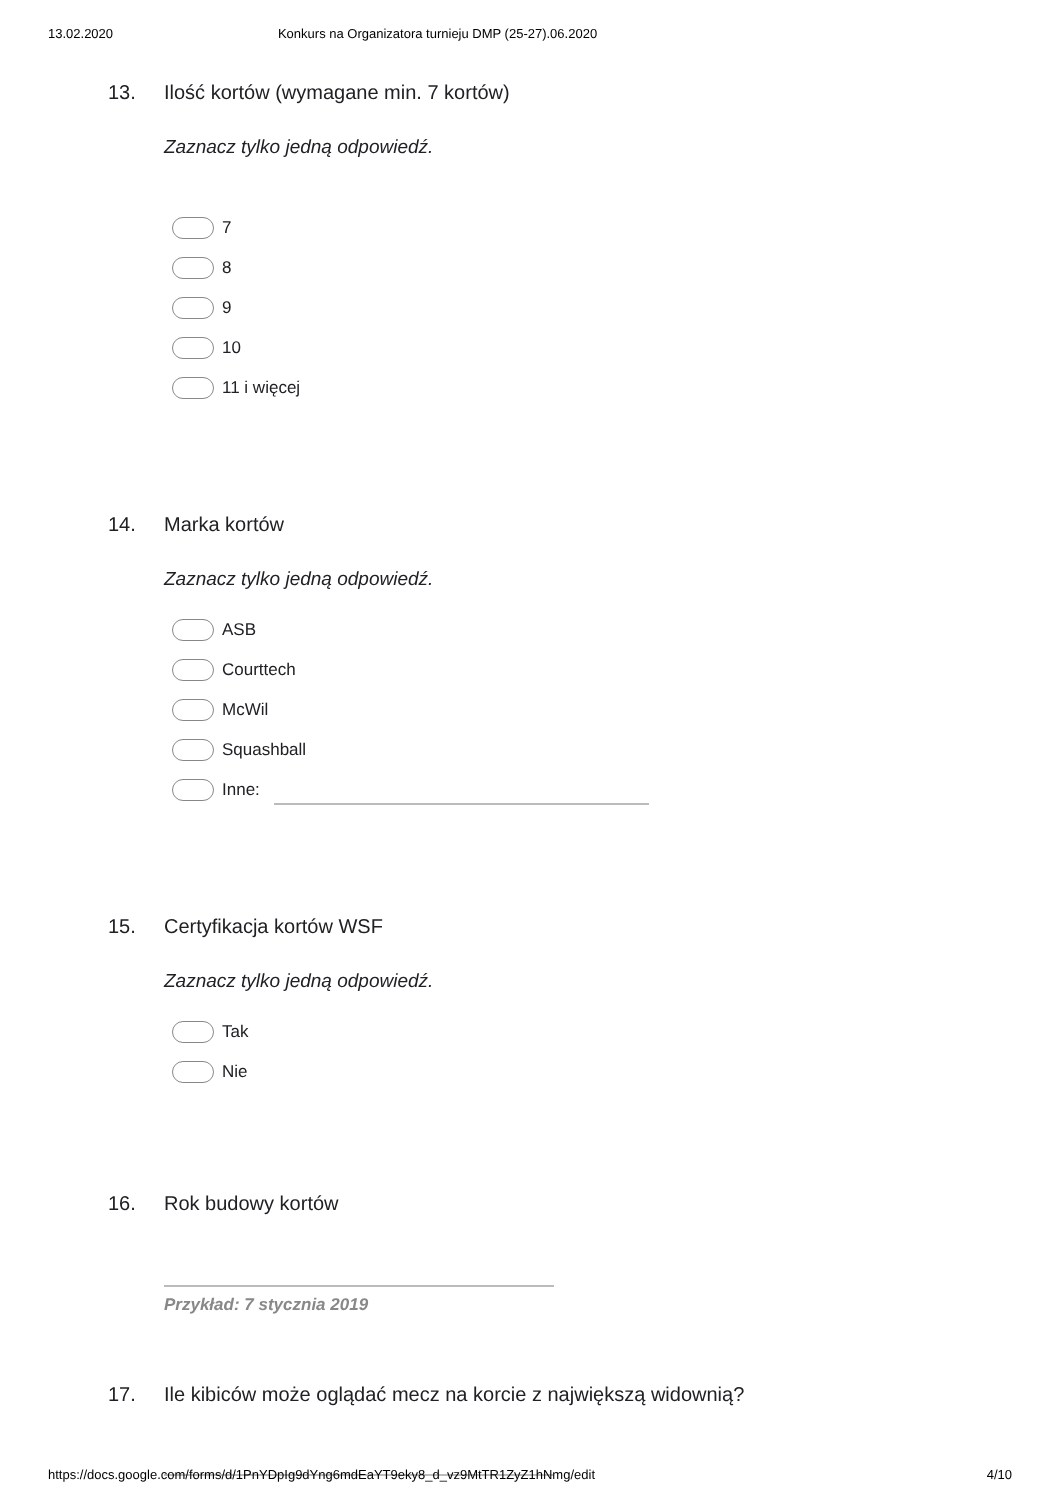13.02.2020 Konkurs na Organizatora turnieju DMP (25-27).06.2020
13. Ilość kortów (wymagane min. 7 kortów)
Zaznacz tylko jedną odpowiedź.
7
8
9
10
11 i więcej
14. Marka kortów
Zaznacz tylko jedną odpowiedź.
ASB
Courttech
McWil
Squashball
Inne:
15. Certyfikacja kortów WSF
Zaznacz tylko jedną odpowiedź.
Tak
Nie
16. Rok budowy kortów
Przykład: 7 stycznia 2019
17. Ile kibiców może oglądać mecz na korcie z największą widownią?
https://docs.google.com/forms/d/1PnYDpIg9dYng6mdEaYT9eky8_d_vz9MtTR1ZyZ1hNmg/edit 4/10